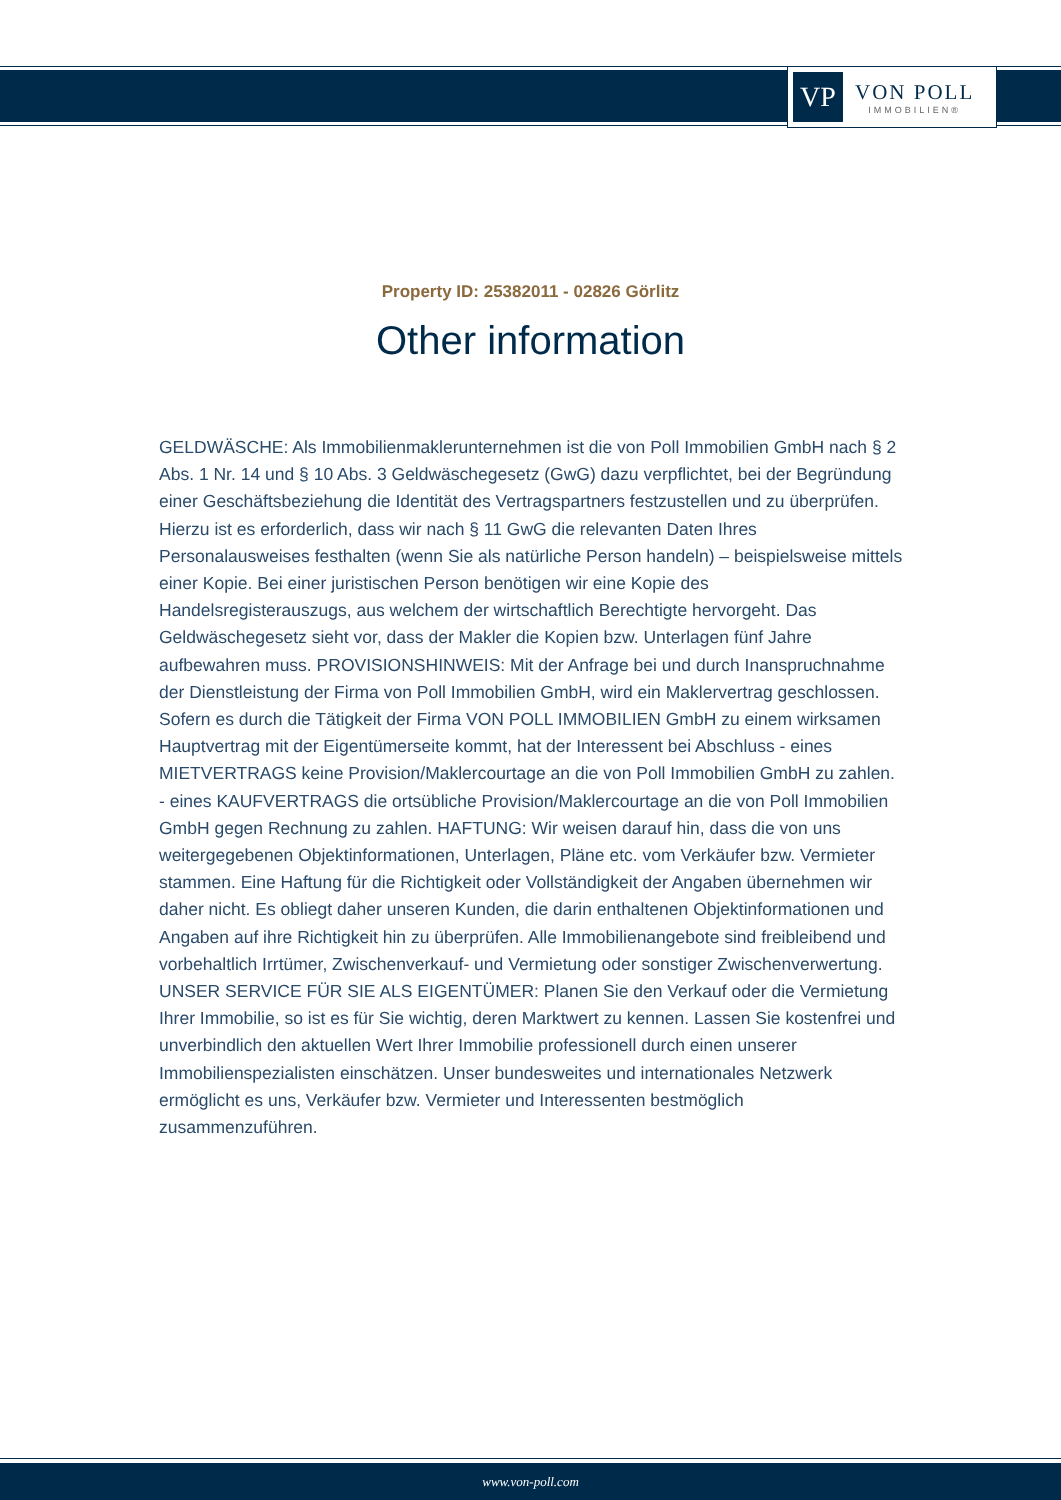VP
VON POLL
IMMOBILIEN®
Property ID: 25382011 - 02826 Görlitz
Other information
GELDWÄSCHE: Als Immobilienmaklerunternehmen ist die von Poll Immobilien GmbH nach § 2 Abs. 1 Nr. 14 und § 10 Abs. 3 Geldwäschegesetz (GwG) dazu verpflichtet, bei der Begründung einer Geschäftsbeziehung die Identität des Vertragspartners festzustellen und zu überprüfen. Hierzu ist es erforderlich, dass wir nach § 11 GwG die relevanten Daten Ihres Personalausweises festhalten (wenn Sie als natürliche Person handeln) – beispielsweise mittels einer Kopie. Bei einer juristischen Person benötigen wir eine Kopie des Handelsregisterauszugs, aus welchem der wirtschaftlich Berechtigte hervorgeht. Das Geldwäschegesetz sieht vor, dass der Makler die Kopien bzw. Unterlagen fünf Jahre aufbewahren muss. PROVISIONSHINWEIS: Mit der Anfrage bei und durch Inanspruchnahme der Dienstleistung der Firma von Poll Immobilien GmbH, wird ein Maklervertrag geschlossen. Sofern es durch die Tätigkeit der Firma VON POLL IMMOBILIEN GmbH zu einem wirksamen Hauptvertrag mit der Eigentümerseite kommt, hat der Interessent bei Abschluss - eines MIETVERTRAGS keine Provision/Maklercourtage an die von Poll Immobilien GmbH zu zahlen. - eines KAUFVERTRAGS die ortsübliche Provision/Maklercourtage an die von Poll Immobilien GmbH gegen Rechnung zu zahlen. HAFTUNG: Wir weisen darauf hin, dass die von uns weitergegebenen Objektinformationen, Unterlagen, Pläne etc. vom Verkäufer bzw. Vermieter stammen. Eine Haftung für die Richtigkeit oder Vollständigkeit der Angaben übernehmen wir daher nicht. Es obliegt daher unseren Kunden, die darin enthaltenen Objektinformationen und Angaben auf ihre Richtigkeit hin zu überprüfen. Alle Immobilienangebote sind freibleibend und vorbehaltlich Irrtümer, Zwischenverkauf- und Vermietung oder sonstiger Zwischenverwertung. UNSER SERVICE FÜR SIE ALS EIGENTÜMER: Planen Sie den Verkauf oder die Vermietung Ihrer Immobilie, so ist es für Sie wichtig, deren Marktwert zu kennen. Lassen Sie kostenfrei und unverbindlich den aktuellen Wert Ihrer Immobilie professionell durch einen unserer Immobilienspezialisten einschätzen. Unser bundesweites und internationales Netzwerk ermöglicht es uns, Verkäufer bzw. Vermieter und Interessenten bestmöglich zusammenzuführen.
www.von-poll.com